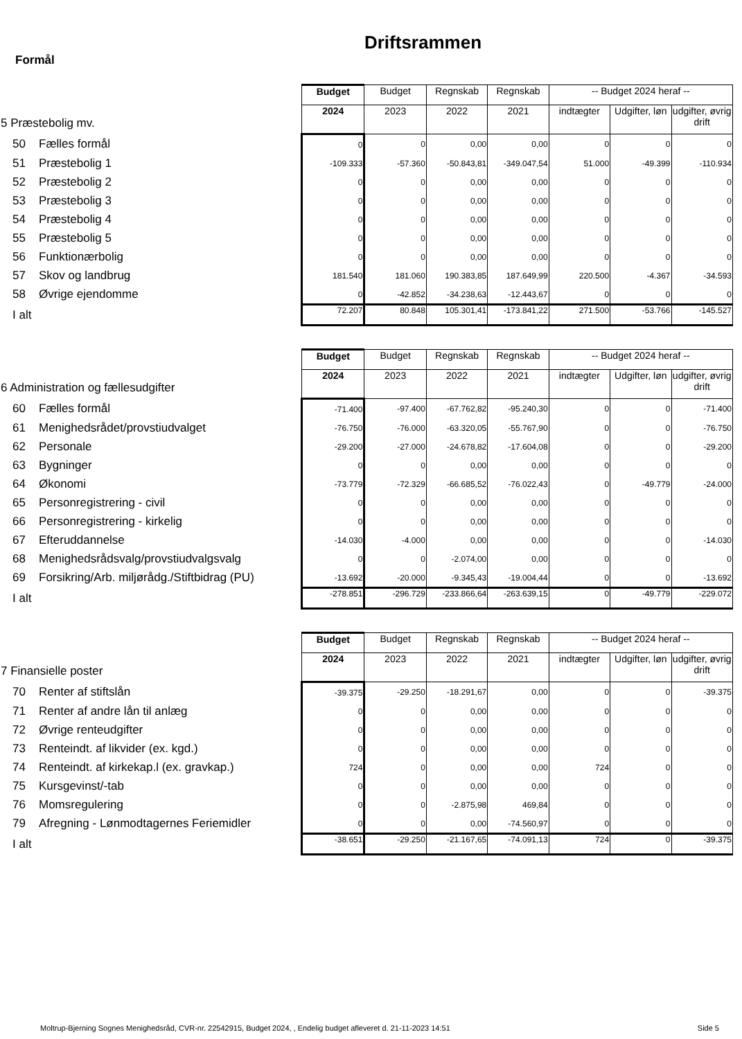Driftsrammen
Formål
| 5 Præstebolig mv. | Budget | Budget | Regnskab | Regnskab | -- Budget 2024 heraf -- | | |
| | 2024 | 2023 | 2022 | 2021 | indtægter | Udgifter, løn | udgifter, øvrig drift |
| 50 Fælles formål | 0 | 0 | 0,00 | 0,00 | 0 | 0 | 0 |
| 51 Præstebolig 1 | -109.333 | -57.360 | -50.843,81 | -349.047,54 | 51.000 | -49.399 | -110.934 |
| 52 Præstebolig 2 | 0 | 0 | 0,00 | 0,00 | 0 | 0 | 0 |
| 53 Præstebolig 3 | 0 | 0 | 0,00 | 0,00 | 0 | 0 | 0 |
| 54 Præstebolig 4 | 0 | 0 | 0,00 | 0,00 | 0 | 0 | 0 |
| 55 Præstebolig 5 | 0 | 0 | 0,00 | 0,00 | 0 | 0 | 0 |
| 56 Funktionærbolig | 0 | 0 | 0,00 | 0,00 | 0 | 0 | 0 |
| 57 Skov og landbrug | 181.540 | 181.060 | 190.383,85 | 187.649,99 | 220.500 | -4.367 | -34.593 |
| 58 Øvrige ejendomme | 0 | -42.852 | -34.238,63 | -12.443,67 | 0 | 0 | 0 |
| I alt | 72.207 | 80.848 | 105.301,41 | -173.841,22 | 271.500 | -53.766 | -145.527 |
| 6 Administration og fællesudgifter | Budget | Budget | Regnskab | Regnskab | -- Budget 2024 heraf -- | | |
| | 2024 | 2023 | 2022 | 2021 | indtægter | Udgifter, løn | udgifter, øvrig drift |
| 60 Fælles formål | -71.400 | -97.400 | -67.762,82 | -95.240,30 | 0 | 0 | -71.400 |
| 61 Menighedsrådet/provstiudvalget | -76.750 | -76.000 | -63.320,05 | -55.767,90 | 0 | 0 | -76.750 |
| 62 Personale | -29.200 | -27.000 | -24.678,82 | -17.604,08 | 0 | 0 | -29.200 |
| 63 Bygninger | 0 | 0 | 0,00 | 0,00 | 0 | 0 | 0 |
| 64 Økonomi | -73.779 | -72.329 | -66.685,52 | -76.022,43 | 0 | -49.779 | -24.000 |
| 65 Personregistrering - civil | 0 | 0 | 0,00 | 0,00 | 0 | 0 | 0 |
| 66 Personregistrering - kirkelig | 0 | 0 | 0,00 | 0,00 | 0 | 0 | 0 |
| 67 Efteruddannelse | -14.030 | -4.000 | 0,00 | 0,00 | 0 | 0 | -14.030 |
| 68 Menighedsrådsvalg/provstiudvalgsvalg | 0 | 0 | -2.074,00 | 0,00 | 0 | 0 | 0 |
| 69 Forsikring/Arb. miljørådg./Stiftbidrag (PU) | -13.692 | -20.000 | -9.345,43 | -19.004,44 | 0 | 0 | -13.692 |
| I alt | -278.851 | -296.729 | -233.866,64 | -263.639,15 | 0 | -49.779 | -229.072 |
| 7 Finansielle poster | Budget | Budget | Regnskab | Regnskab | -- Budget 2024 heraf -- | | |
| | 2024 | 2023 | 2022 | 2021 | indtægter | Udgifter, løn | udgifter, øvrig drift |
| 70 Renter af stiftslån | -39.375 | -29.250 | -18.291,67 | 0,00 | 0 | 0 | -39.375 |
| 71 Renter af andre lån til anlæg | 0 | 0 | 0,00 | 0,00 | 0 | 0 | 0 |
| 72 Øvrige renteudgifter | 0 | 0 | 0,00 | 0,00 | 0 | 0 | 0 |
| 73 Renteindt. af likvider (ex. kgd.) | 0 | 0 | 0,00 | 0,00 | 0 | 0 | 0 |
| 74 Renteindt. af kirkekap.l (ex. gravkap.) | 724 | 0 | 0,00 | 0,00 | 724 | 0 | 0 |
| 75 Kursgevinst/-tab | 0 | 0 | 0,00 | 0,00 | 0 | 0 | 0 |
| 76 Momsregulering | 0 | 0 | -2.875,98 | 469,84 | 0 | 0 | 0 |
| 79 Afregning - Lønmodtagernes Feriemidler | 0 | 0 | 0,00 | -74.560,97 | 0 | 0 | 0 |
| I alt | -38.651 | -29.250 | -21.167,65 | -74.091,13 | 724 | 0 | -39.375 |
Moltrup-Bjerning Sognes Menighedsråd, CVR-nr. 22542915, Budget 2024, , Endelig budget afleveret d. 21-11-2023 14:51 Side 5